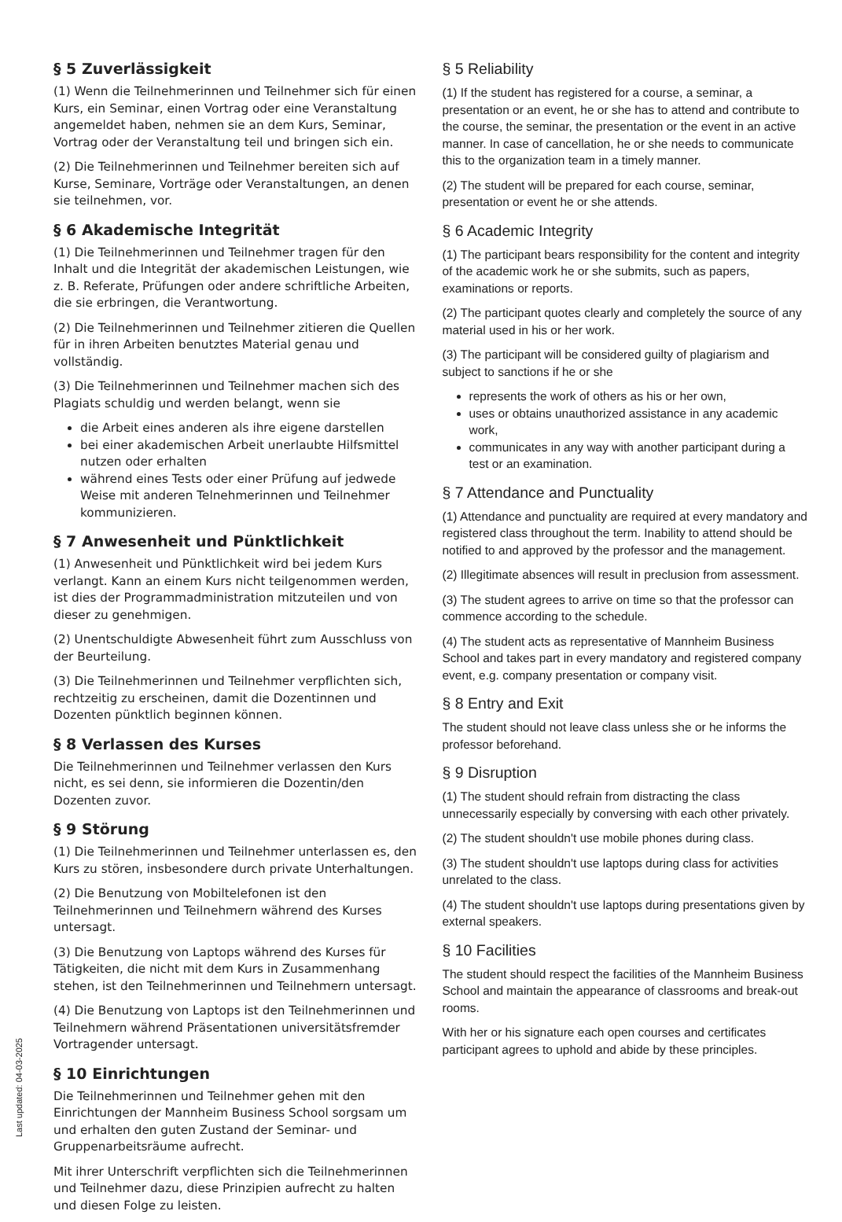§ 5 Zuverlässigkeit
(1) Wenn die Teilnehmerinnen und Teilnehmer sich für einen Kurs, ein Seminar, einen Vortrag oder eine Veranstaltung angemeldet haben, nehmen sie an dem Kurs, Seminar, Vortrag oder der Veranstaltung teil und bringen sich ein.
(2) Die Teilnehmerinnen und Teilnehmer bereiten sich auf Kurse, Seminare, Vorträge oder Veranstaltungen, an denen sie teilnehmen, vor.
§ 6 Akademische Integrität
(1) Die Teilnehmerinnen und Teilnehmer tragen für den Inhalt und die Integrität der akademischen Leistungen, wie z. B. Referate, Prüfungen oder andere schriftliche Arbeiten, die sie erbringen, die Verantwortung.
(2) Die Teilnehmerinnen und Teilnehmer zitieren die Quellen für in ihren Arbeiten benutztes Material genau und vollständig.
(3) Die Teilnehmerinnen und Teilnehmer machen sich des Plagiats schuldig und werden belangt, wenn sie
die Arbeit eines anderen als ihre eigene darstellen
bei einer akademischen Arbeit unerlaubte Hilfsmittel nutzen oder erhalten
während eines Tests oder einer Prüfung auf jedwede Weise mit anderen Telnehmerinnen und Teilnehmer kommunizieren.
§ 7 Anwesenheit und Pünktlichkeit
(1) Anwesenheit und Pünktlichkeit wird bei jedem Kurs verlangt. Kann an einem Kurs nicht teilgenommen werden, ist dies der Programmadministration mitzuteilen und von dieser zu genehmigen.
(2) Unentschuldigte Abwesenheit führt zum Ausschluss von der Beurteilung.
(3) Die Teilnehmerinnen und Teilnehmer verpflichten sich, rechtzeitig zu erscheinen, damit die Dozentinnen und Dozenten pünktlich beginnen können.
§ 8 Verlassen des Kurses
Die Teilnehmerinnen und Teilnehmer verlassen den Kurs nicht, es sei denn, sie informieren die Dozentin/den Dozenten zuvor.
§ 9 Störung
(1) Die Teilnehmerinnen und Teilnehmer unterlassen es, den Kurs zu stören, insbesondere durch private Unterhaltungen.
(2) Die Benutzung von Mobiltelefonen ist den Teilnehmerinnen und Teilnehmern während des Kurses untersagt.
(3) Die Benutzung von Laptops während des Kurses für Tätigkeiten, die nicht mit dem Kurs in Zusammenhang stehen, ist den Teilnehmerinnen und Teilnehmern untersagt.
(4) Die Benutzung von Laptops ist den Teilnehmerinnen und Teilnehmern während Präsentationen universitätsfremder Vortragender untersagt.
§ 10 Einrichtungen
Die Teilnehmerinnen und Teilnehmer gehen mit den Einrichtungen der Mannheim Business School sorgsam um und erhalten den guten Zustand der Seminar- und Gruppenarbeitsräume aufrecht.
Mit ihrer Unterschrift verpflichten sich die Teilnehmerinnen und Teilnehmer dazu, diese Prinzipien aufrecht zu halten und diesen Folge zu leisten.
§ 5 Reliability
(1) If the student has registered for a course, a seminar, a presentation or an event, he or she has to attend and contribute to the course, the seminar, the presentation or the event in an active manner. In case of cancellation, he or she needs to communicate this to the organization team in a timely manner.
(2) The student will be prepared for each course, seminar, presentation or event he or she attends.
§ 6 Academic Integrity
(1) The participant bears responsibility for the content and integrity of the academic work he or she submits, such as papers, examinations or reports.
(2) The participant quotes clearly and completely the source of any material used in his or her work.
(3) The participant will be considered guilty of plagiarism and subject to sanctions if he or she
represents the work of others as his or her own,
uses or obtains unauthorized assistance in any academic work,
communicates in any way with another participant during a test or an examination.
§ 7 Attendance and Punctuality
(1) Attendance and punctuality are required at every mandatory and registered class throughout the term. Inability to attend should be notified to and approved by the professor and the management.
(2) Illegitimate absences will result in preclusion from assessment.
(3) The student agrees to arrive on time so that the professor can commence according to the schedule.
(4) The student acts as representative of Mannheim Business School and takes part in every mandatory and registered company event, e.g. company presentation or company visit.
§ 8 Entry and Exit
The student should not leave class unless she or he informs the professor beforehand.
§ 9 Disruption
(1) The student should refrain from distracting the class unnecessarily especially by conversing with each other privately.
(2) The student shouldn't use mobile phones during class.
(3) The student shouldn't use laptops during class for activities unrelated to the class.
(4) The student shouldn't use laptops during presentations given by external speakers.
§ 10 Facilities
The student should respect the facilities of the Mannheim Business School and maintain the appearance of classrooms and break-out rooms.
With her or his signature each open courses and certificates participant agrees to uphold and abide by these principles.
Last updated: 04-03-2025